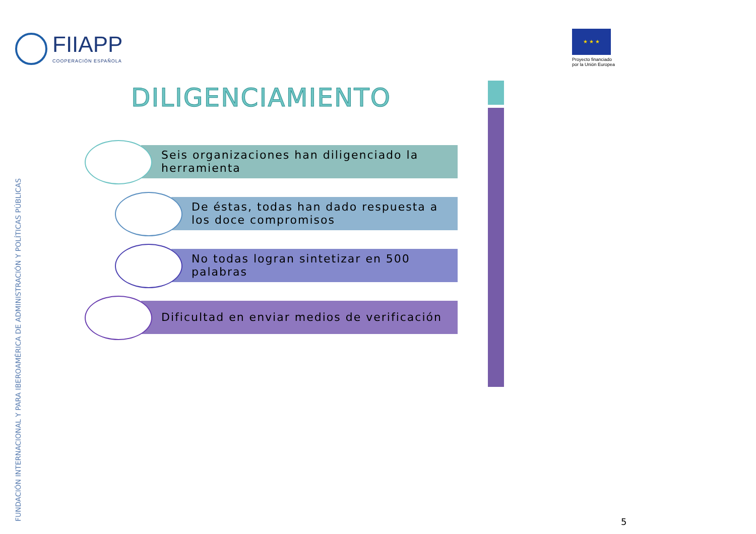FIIAPP
COOPERACIÓN ESPAÑOLA
★ ★ ★
Proyecto financiado
por la Unión Europea
FUNDACIÓN INTERNACIONAL Y PARA IBEROAMÉRICA DE ADMINISTRACIÓN Y POLÍTICAS PÚBLICAS
DILIGENCIAMIENTO
Seis organizaciones han diligenciado la herramienta
De éstas, todas han dado respuesta a los doce compromisos
No todas logran sintetizar en 500 palabras
Dificultad en enviar medios de verificación
5